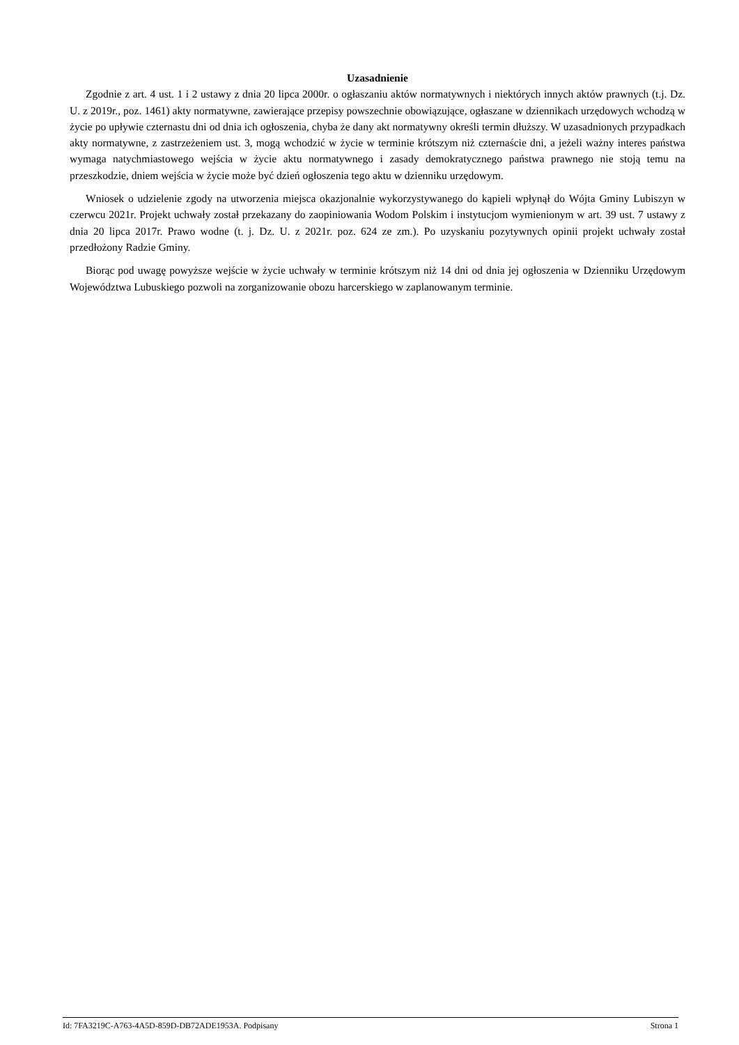Uzasadnienie
Zgodnie z art. 4 ust. 1 i 2 ustawy z dnia 20 lipca 2000r. o ogłaszaniu aktów normatywnych i niektórych innych aktów prawnych (t.j. Dz. U. z 2019r., poz. 1461) akty normatywne, zawierające przepisy powszechnie obowiązujące, ogłaszane w dziennikach urzędowych wchodzą w życie po upływie czternastu dni od dnia ich ogłoszenia, chyba że dany akt normatywny określi termin dłuższy. W uzasadnionych przypadkach akty normatywne, z zastrzeżeniem ust. 3, mogą wchodzić w życie w terminie krótszym niż czternaście dni, a jeżeli ważny interes państwa wymaga natychmiastowego wejścia w życie aktu normatywnego i zasady demokratycznego państwa prawnego nie stoją temu na przeszkodzie, dniem wejścia w życie może być dzień ogłoszenia tego aktu w dzienniku urzędowym.
Wniosek o udzielenie zgody na utworzenia miejsca okazjonalnie wykorzystywanego do kąpieli wpłynął do Wójta Gminy Lubiszyn w czerwcu 2021r. Projekt uchwały został przekazany do zaopiniowania Wodom Polskim i instytucjom wymienionym w art. 39 ust. 7 ustawy z dnia 20 lipca 2017r. Prawo wodne (t. j. Dz. U. z 2021r. poz. 624 ze zm.). Po uzyskaniu pozytywnych opinii projekt uchwały został przedłożony Radzie Gminy.
Biorąc pod uwagę powyższe wejście w życie uchwały w terminie krótszym niż 14 dni od dnia jej ogłoszenia w Dzienniku Urzędowym Województwa Lubuskiego pozwoli na zorganizowanie obozu harcerskiego w zaplanowanym terminie.
Id: 7FA3219C-A763-4A5D-859D-DB72ADE1953A. Podpisany Strona 1